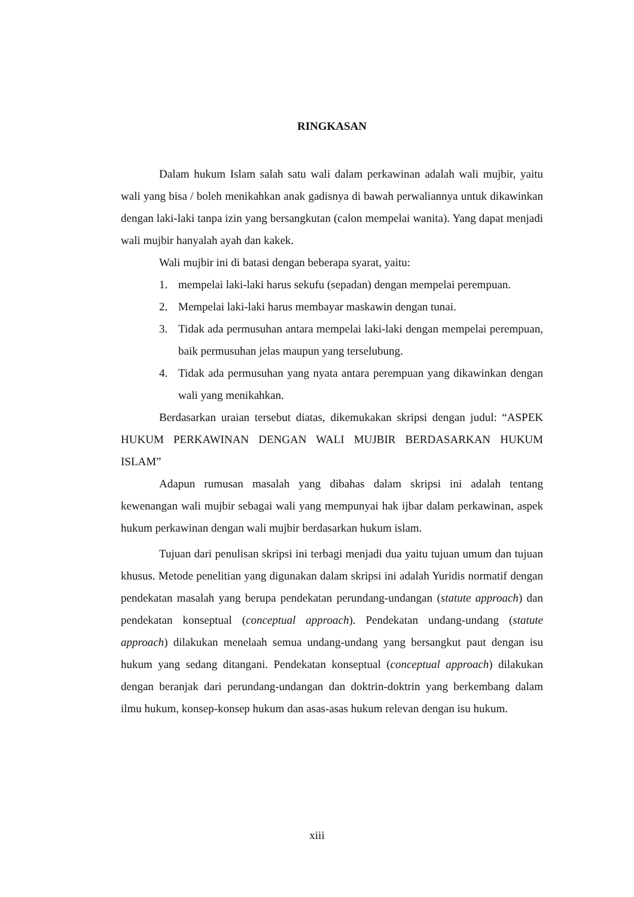RINGKASAN
Dalam hukum Islam salah satu wali dalam perkawinan adalah wali mujbir, yaitu wali yang bisa / boleh menikahkan anak gadisnya di bawah perwaliannya untuk dikawinkan dengan laki-laki tanpa izin yang bersangkutan (calon mempelai wanita). Yang dapat menjadi wali mujbir hanyalah ayah dan kakek.
Wali mujbir ini di batasi dengan beberapa syarat, yaitu:
1. mempelai laki-laki harus sekufu (sepadan) dengan mempelai perempuan.
2. Mempelai laki-laki harus membayar maskawin dengan tunai.
3. Tidak ada permusuhan antara mempelai laki-laki dengan mempelai perempuan, baik permusuhan jelas maupun yang terselubung.
4. Tidak ada permusuhan yang nyata antara perempuan yang dikawinkan dengan wali yang menikahkan.
Berdasarkan uraian tersebut diatas, dikemukakan skripsi dengan judul: “ASPEK HUKUM PERKAWINAN DENGAN WALI MUJBIR BERDASARKAN HUKUM ISLAM”
Adapun rumusan masalah yang dibahas dalam skripsi ini adalah tentang kewenangan wali mujbir sebagai wali yang mempunyai hak ijbar dalam perkawinan, aspek hukum perkawinan dengan wali mujbir berdasarkan hukum islam.
Tujuan dari penulisan skripsi ini terbagi menjadi dua yaitu tujuan umum dan tujuan khusus. Metode penelitian yang digunakan dalam skripsi ini adalah Yuridis normatif dengan pendekatan masalah yang berupa pendekatan perundang-undangan (statute approach) dan pendekatan konseptual (conceptual approach). Pendekatan undang-undang (statute approach) dilakukan menelaah semua undang-undang yang bersangkut paut dengan isu hukum yang sedang ditangani. Pendekatan konseptual (conceptual approach) dilakukan dengan beranjak dari perundang-undangan dan doktrin-doktrin yang berkembang dalam ilmu hukum, konsep-konsep hukum dan asas-asas hukum relevan dengan isu hukum.
xiii